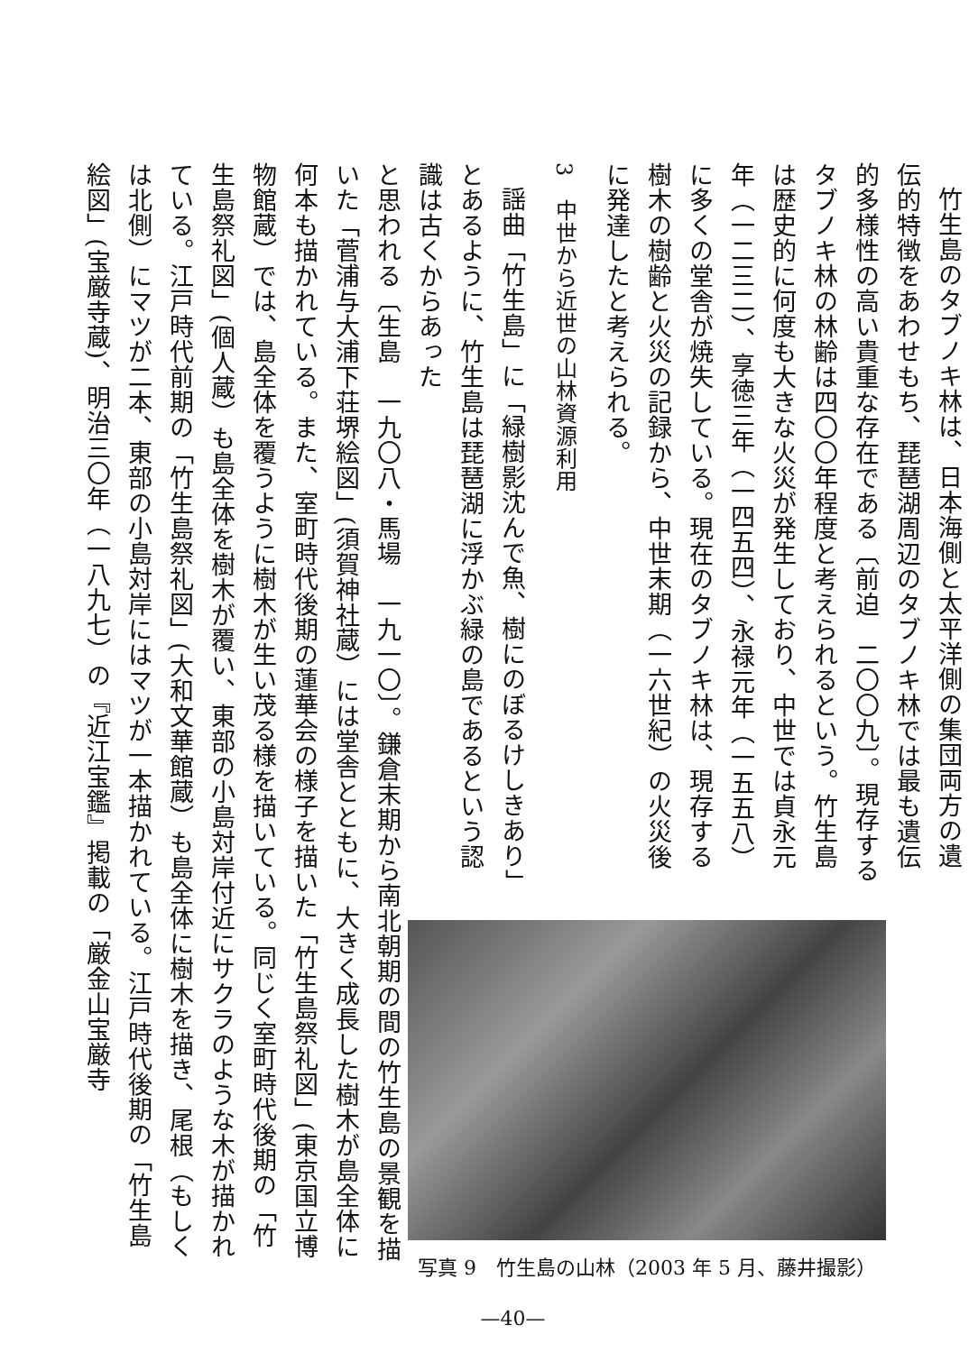竹生島のタブノキ林は、日本海側と太平洋側の集団両方の遺伝的特徴をあわせもち、琵琶湖周辺のタブノキ林では最も遺伝的多様性の高い貴重な存在である〔前迫　二〇〇九〕。現存するタブノキ林の林齢は四〇〇年程度と考えられるという。竹生島は歴史的に何度も大きな火災が発生しており、中世では貞永元年（一二三二）、享徳三年（一四五四）、永禄元年（一五五八）に多くの堂舎が焼失している。現在のタブノキ林は、現存する樹木の樹齢と火災の記録から、中世末期（一六世紀）の火災後に発達したと考えられる。
3　中世から近世の山林資源利用
謡曲「竹生島」に「緑樹影沈んで魚、樹にのぼるけしきあり」とあるように、竹生島は琵琶湖に浮かぶ緑の島であるという認識は古くからあった
写真 9　竹生島の山林（2003 年 5 月、藤井撮影）
と思われる〔生島　一九〇八・馬場　一九一〇〕。鎌倉末期から南北朝期の間の竹生島の景観を描いた「菅浦与大浦下荘堺絵図」(須賀神社蔵）には堂舎とともに、大きく成長した樹木が島全体に何本も描かれている。また、室町時代後期の蓮華会の様子を描いた「竹生島祭礼図」(東京国立博物館蔵）では、島全体を覆うように樹木が生い茂る様を描いている。同じく室町時代後期の「竹生島祭礼図」(個人蔵）も島全体を樹木が覆い、東部の小島対岸付近にサクラのような木が描かれている。江戸時代前期の「竹生島祭礼図」(大和文華館蔵）も島全体に樹木を描き、尾根（もしくは北側）にマツが二本、東部の小島対岸にはマツが一本描かれている。江戸時代後期の「竹生島絵図」(宝厳寺蔵)、明治三〇年（一八九七）の『近江宝鑑』掲載の「厳金山宝厳寺
—40—